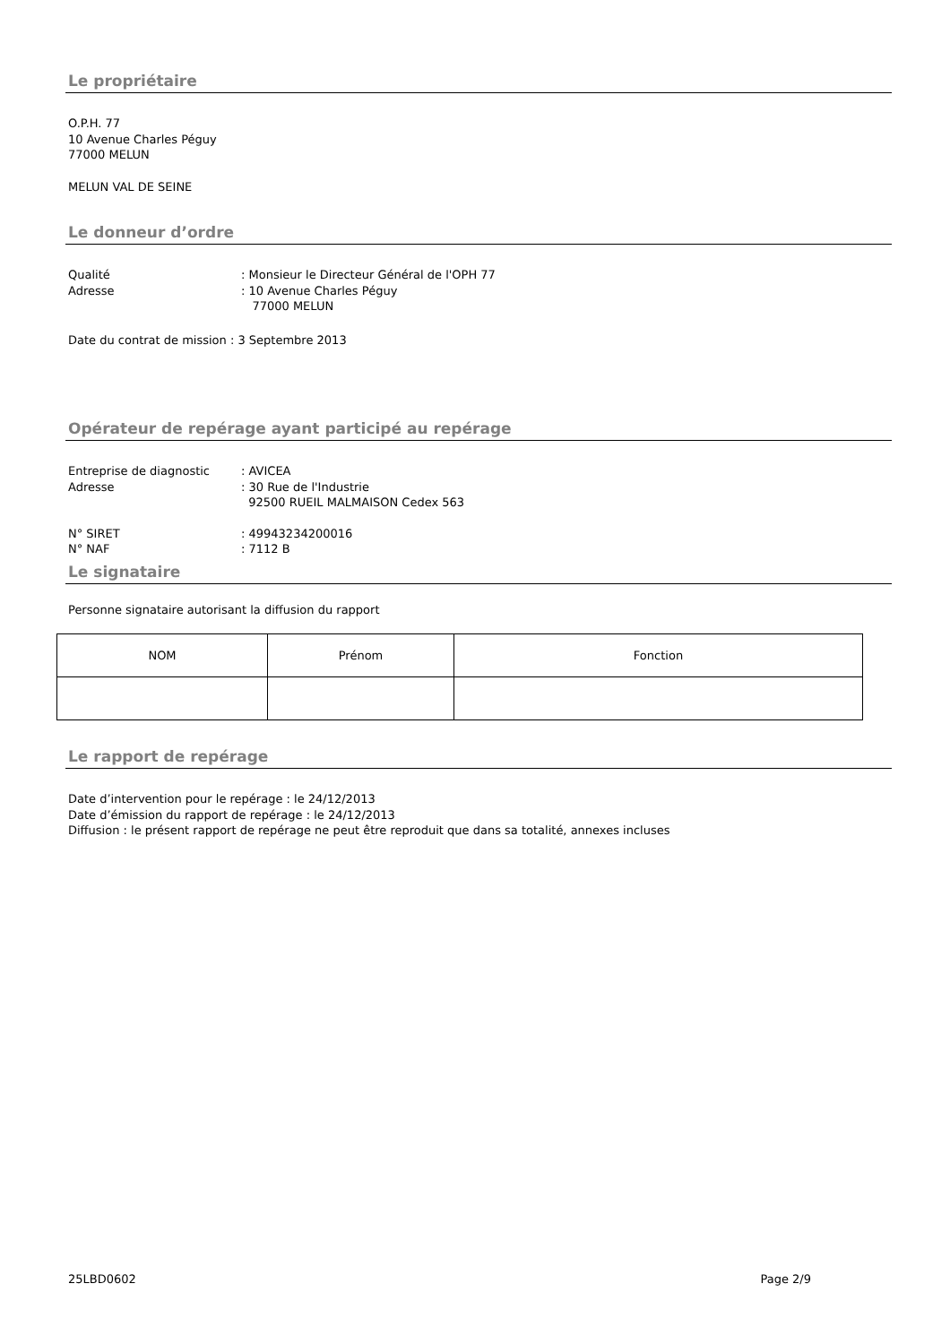Le propriétaire
O.P.H. 77
10 Avenue Charles Péguy
77000 MELUN
MELUN VAL DE SEINE
Le donneur d’ordre
Qualité : Monsieur le Directeur Général de l'OPH 77
Adresse : 10 Avenue Charles Péguy
77000 MELUN
Date du contrat de mission : 3 Septembre 2013
Opérateur de repérage ayant participé au repérage
Entreprise de diagnostic : AVICEA
Adresse : 30 Rue de l'Industrie
92500 RUEIL MALMAISON Cedex 563
N° SIRET : 49943234200016
N° NAF : 7112 B
Le signataire
Personne signataire autorisant la diffusion du rapport
| NOM | Prénom | Fonction |
Le rapport de repérage
Date d’intervention pour le repérage : le 24/12/2013
Date d’émission du rapport de repérage : le 24/12/2013
Diffusion : le présent rapport de repérage ne peut être reproduit que dans sa totalité, annexes incluses
25LBD0602 Page 2/9